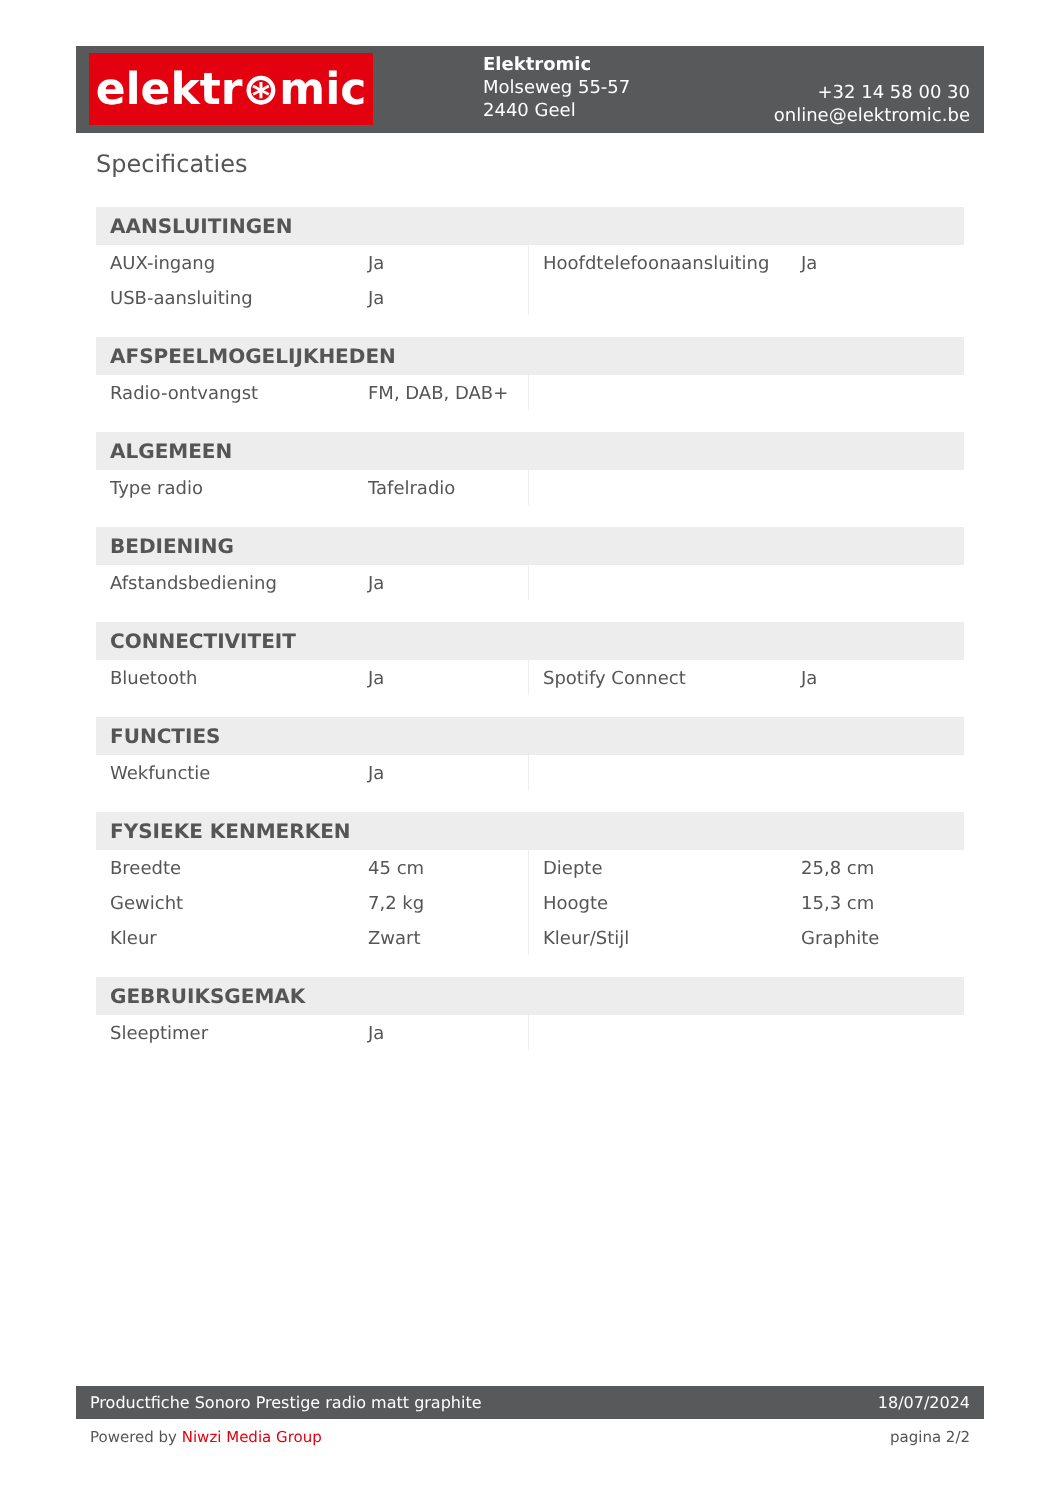elektr⊛mic
Elektromic
Molseweg 55-57
2440 Geel
+32 14 58 00 30
online@elektromic.be
Specificaties
| AANSLUITINGEN | | | |
| --- | --- | --- | --- |
| AUX-ingang | Ja | Hoofdtelefoonaansluiting | Ja |
| USB-aansluiting | Ja | | |
| AFSPEELMOGELIJKHEDEN | | | |
| --- | --- | --- | --- |
| Radio-ontvangst | FM, DAB, DAB+ | | |
| ALGEMEEN | | | |
| --- | --- | --- | --- |
| Type radio | Tafelradio | | |
| BEDIENING | | | |
| --- | --- | --- | --- |
| Afstandsbediening | Ja | | |
| CONNECTIVITEIT | | | |
| --- | --- | --- | --- |
| Bluetooth | Ja | Spotify Connect | Ja |
| FUNCTIES | | | |
| --- | --- | --- | --- |
| Wekfunctie | Ja | | |
| FYSIEKE KENMERKEN | | | |
| --- | --- | --- | --- |
| Breedte | 45 cm | Diepte | 25,8 cm |
| Gewicht | 7,2 kg | Hoogte | 15,3 cm |
| Kleur | Zwart | Kleur/Stijl | Graphite |
| GEBRUIKSGEMAK | | | |
| --- | --- | --- | --- |
| Sleeptimer | Ja | | |
Productfiche Sonoro Prestige radio matt graphite 18/07/2024
Powered by Niwzi Media Group pagina 2/2